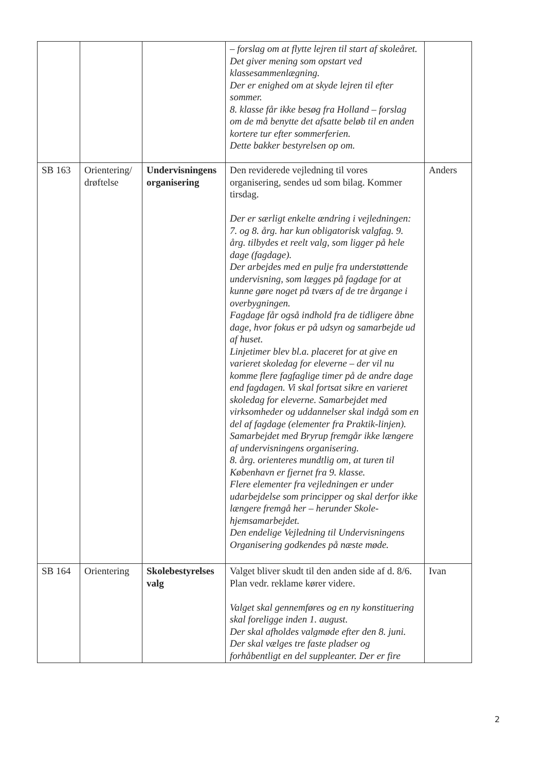| | | | – forslag om at flytte lejren til start af skoleåret. Det giver mening som opstart ved klassesammenlægning. Der er enighed om at skyde lejren til efter sommer. 8. klasse får ikke besøg fra Holland – forslag om de må benytte det afsatte beløb til en anden kortere tur efter sommerferien. Dette bakker bestyrelsen op om. | |
| SB 163 | Orientering/ drøftelse | Undervisningens organisering | Den reviderede vejledning til vores organisering, sendes ud som bilag. Kommer tirsdag. Der er særligt enkelte ændring i vejledningen: 7. og 8. årg. har kun obligatorisk valgfag. 9. årg. tilbydes et reelt valg, som ligger på hele dage (fagdage). Der arbejdes med en pulje fra understøttende undervisning, som lægges på fagdage for at kunne gøre noget på tværs af de tre årgange i overbygningen. Fagdage får også indhold fra de tidligere åbne dage, hvor fokus er på udsyn og samarbejde ud af huset. Linjetimer blev bl.a. placeret for at give en varieret skoledag for eleverne – der vil nu komme flere fagfaglige timer på de andre dage end fagdagen. Vi skal fortsat sikre en varieret skoledag for eleverne. Samarbejdet med virksomheder og uddannelser skal indgå som en del af fagdage (elementer fra Praktik-linjen). Samarbejdet med Bryrup fremgår ikke længere af undervisningens organisering. 8. årg. orienteres mundtlig om, at turen til København er fjernet fra 9. klasse. Flere elementer fra vejledningen er under udarbejdelse som principper og skal derfor ikke længere fremgå her – herunder Skole-hjemsamarbejdet. Den endelige Vejledning til Undervisningens Organisering godkendes på næste møde. | Anders |
| SB 164 | Orientering | Skolebestyrelses valg | Valget bliver skudt til den anden side af d. 8/6. Plan vedr. reklame kører videre. Valget skal gennemføres og en ny konstituering skal foreligge inden 1. august. Der skal afholdes valgmøde efter den 8. juni. Der skal vælges tre faste pladser og forhåbentligt en del suppleanter. Der er fire | Ivan |
2